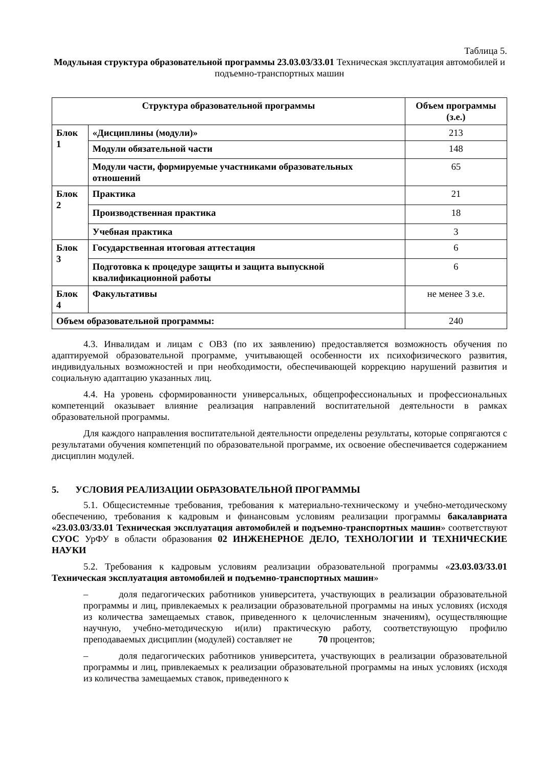Таблица 5.
Модульная структура образовательной программы 23.03.03/33.01 Техническая эксплуатация автомобилей и подъемно-транспортных машин
| Структура образовательной программы | | Объем программы (з.е.) |
| --- | --- | --- |
| Блок 1 | «Дисциплины (модули)» | 213 |
| | Модули обязательной части | 148 |
| | Модули части, формируемые участниками образовательных отношений | 65 |
| Блок 2 | Практика | 21 |
| | Производственная практика | 18 |
| | Учебная практика | 3 |
| Блок 3 | Государственная итоговая аттестация | 6 |
| | Подготовка к процедуре защиты и защита выпускной квалификационной работы | 6 |
| Блок 4 | Факультативы | не менее 3 з.е. |
| Объем образовательной программы: | | 240 |
4.3. Инвалидам и лицам с ОВЗ (по их заявлению) предоставляется возможность обучения по адаптируемой образовательной программе, учитывающей особенности их психофизического развития, индивидуальных возможностей и при необходимости, обеспечивающей коррекцию нарушений развития и социальную адаптацию указанных лиц.
4.4. На уровень сформированности универсальных, общепрофессиональных и профессиональных компетенций оказывает влияние реализация направлений воспитательной деятельности в рамках образовательной программы.
Для каждого направления воспитательной деятельности определены результаты, которые сопрягаются с результатами обучения компетенций по образовательной программе, их освоение обеспечивается содержанием дисциплин модулей.
5. УСЛОВИЯ РЕАЛИЗАЦИИ ОБРАЗОВАТЕЛЬНОЙ ПРОГРАММЫ
5.1. Общесистемные требования, требования к материально-техническому и учебно-методическому обеспечению, требования к кадровым и финансовым условиям реализации программы бакалавриата «23.03.03/33.01 Техническая эксплуатация автомобилей и подъемно-транспортных машин» соответствуют СУОС УрФУ в области образования 02 ИНЖЕНЕРНОЕ ДЕЛО, ТЕХНОЛОГИИ И ТЕХНИЧЕСКИЕ НАУКИ
5.2. Требования к кадровым условиям реализации образовательной программы «23.03.03/33.01 Техническая эксплуатация автомобилей и подъемно-транспортных машин»
– доля педагогических работников университета, участвующих в реализации образовательной программы и лиц, привлекаемых к реализации образовательной программы на иных условиях (исходя из количества замещаемых ставок, приведенного к целочисленным значениям), осуществляющие научную, учебно-методическую и(или) практическую работу, соответствующую профилю преподаваемых дисциплин (модулей) составляет не 70 процентов;
– доля педагогических работников университета, участвующих в реализации образовательной программы и лиц, привлекаемых к реализации образовательной программы на иных условиях (исходя из количества замещаемых ставок, приведенного к